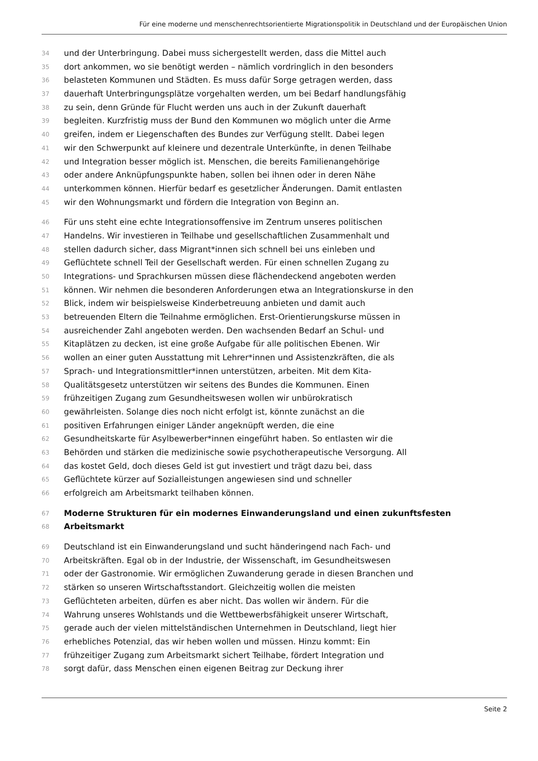Für eine moderne und menschenrechtsorientierte Migrationspolitik in Deutschland und der Europäischen Union
34 und der Unterbringung. Dabei muss sichergestellt werden, dass die Mittel auch
35 dort ankommen, wo sie benötigt werden – nämlich vordringlich in den besonders
36 belasteten Kommunen und Städten. Es muss dafür Sorge getragen werden, dass
37 dauerhaft Unterbringungsplätze vorgehalten werden, um bei Bedarf handlungsfähig
38 zu sein, denn Gründe für Flucht werden uns auch in der Zukunft dauerhaft
39 begleiten. Kurzfristig muss der Bund den Kommunen wo möglich unter die Arme
40 greifen, indem er Liegenschaften des Bundes zur Verfügung stellt. Dabei legen
41 wir den Schwerpunkt auf kleinere und dezentrale Unterkünfte, in denen Teilhabe
42 und Integration besser möglich ist. Menschen, die bereits Familienangehörige
43 oder andere Anknüpfungspunkte haben, sollen bei ihnen oder in deren Nähe
44 unterkommen können. Hierfür bedarf es gesetzlicher Änderungen. Damit entlasten
45 wir den Wohnungsmarkt und fördern die Integration von Beginn an.
46 Für uns steht eine echte Integrationsoffensive im Zentrum unseres politischen
47 Handelns. Wir investieren in Teilhabe und gesellschaftlichen Zusammenhalt und
48 stellen dadurch sicher, dass Migrant*innen sich schnell bei uns einleben und
49 Geflüchtete schnell Teil der Gesellschaft werden. Für einen schnellen Zugang zu
50 Integrations- und Sprachkursen müssen diese flächendeckend angeboten werden
51 können. Wir nehmen die besonderen Anforderungen etwa an Integrationskurse in den
52 Blick, indem wir beispielsweise Kinderbetreuung anbieten und damit auch
53 betreuenden Eltern die Teilnahme ermöglichen. Erst-Orientierungskurse müssen in
54 ausreichender Zahl angeboten werden. Den wachsenden Bedarf an Schul- und
55 Kitaplätzen zu decken, ist eine große Aufgabe für alle politischen Ebenen. Wir
56 wollen an einer guten Ausstattung mit Lehrer*innen und Assistenzkräften, die als
57 Sprach- und Integrationsmittler*innen unterstützen, arbeiten. Mit dem Kita-
58 Qualitätsgesetz unterstützen wir seitens des Bundes die Kommunen. Einen
59 frühzeitigen Zugang zum Gesundheitswesen wollen wir unbürokratisch
60 gewährleisten. Solange dies noch nicht erfolgt ist, könnte zunächst an die
61 positiven Erfahrungen einiger Länder angeknüpft werden, die eine
62 Gesundheitskarte für Asylbewerber*innen eingeführt haben. So entlasten wir die
63 Behörden und stärken die medizinische sowie psychotherapeutische Versorgung. All
64 das kostet Geld, doch dieses Geld ist gut investiert und trägt dazu bei, dass
65 Geflüchtete kürzer auf Sozialleistungen angewiesen sind und schneller
66 erfolgreich am Arbeitsmarkt teilhaben können.
67 Moderne Strukturen für ein modernes Einwanderungsland und einen zukunftsfesten
68 Arbeitsmarkt
69 Deutschland ist ein Einwanderungsland und sucht händeringend nach Fach- und
70 Arbeitskräften. Egal ob in der Industrie, der Wissenschaft, im Gesundheitswesen
71 oder der Gastronomie. Wir ermöglichen Zuwanderung gerade in diesen Branchen und
72 stärken so unseren Wirtschaftsstandort. Gleichzeitig wollen die meisten
73 Geflüchteten arbeiten, dürfen es aber nicht. Das wollen wir ändern. Für die
74 Wahrung unseres Wohlstands und die Wettbewerbsfähigkeit unserer Wirtschaft,
75 gerade auch der vielen mittelständischen Unternehmen in Deutschland, liegt hier
76 erhebliches Potenzial, das wir heben wollen und müssen. Hinzu kommt: Ein
77 frühzeitiger Zugang zum Arbeitsmarkt sichert Teilhabe, fördert Integration und
78 sorgt dafür, dass Menschen einen eigenen Beitrag zur Deckung ihrer
Seite 2